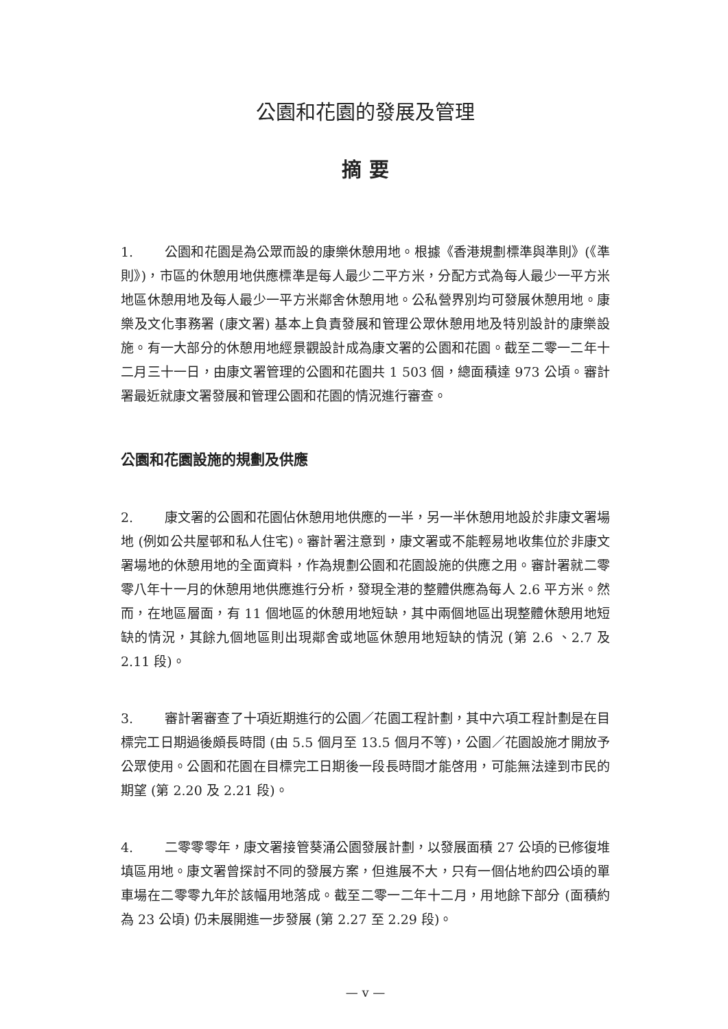公園和花園的發展及管理
摘 要
1. 公園和花園是為公眾而設的康樂休憩用地。根據《香港規劃標準與準則》(《準則》)，市區的休憩用地供應標準是每人最少二平方米，分配方式為每人最少一平方米地區休憩用地及每人最少一平方米鄰舍休憩用地。公私營界別均可發展休憩用地。康樂及文化事務署 (康文署) 基本上負責發展和管理公眾休憩用地及特別設計的康樂設施。有一大部分的休憩用地經景觀設計成為康文署的公園和花園。截至二零一二年十二月三十一日，由康文署管理的公園和花園共 1 503 個，總面積達 973 公頃。審計署最近就康文署發展和管理公園和花園的情況進行審查。
公園和花園設施的規劃及供應
2. 康文署的公園和花園佔休憩用地供應的一半，另一半休憩用地設於非康文署場地 (例如公共屋邨和私人住宅)。審計署注意到，康文署或不能輕易地收集位於非康文署場地的休憩用地的全面資料，作為規劃公園和花園設施的供應之用。審計署就二零零八年十一月的休憩用地供應進行分析，發現全港的整體供應為每人 2.6 平方米。然而，在地區層面，有 11 個地區的休憩用地短缺，其中兩個地區出現整體休憩用地短缺的情況，其餘九個地區則出現鄰舍或地區休憩用地短缺的情況 (第 2.6 、2.7 及 2.11 段)。
3. 審計署審查了十項近期進行的公園／花園工程計劃，其中六項工程計劃是在目標完工日期過後頗長時間 (由 5.5 個月至 13.5 個月不等)，公園／花園設施才開放予公眾使用。公園和花園在目標完工日期後一段長時間才能啓用，可能無法達到市民的期望 (第 2.20 及 2.21 段)。
4. 二零零零年，康文署接管葵涌公園發展計劃，以發展面積 27 公頃的已修復堆填區用地。康文署曾探討不同的發展方案，但進展不大，只有一個佔地約四公頃的單車場在二零零九年於該幅用地落成。截至二零一二年十二月，用地餘下部分 (面積約為 23 公頃) 仍未展開進一步發展 (第 2.27 至 2.29 段)。
— v —